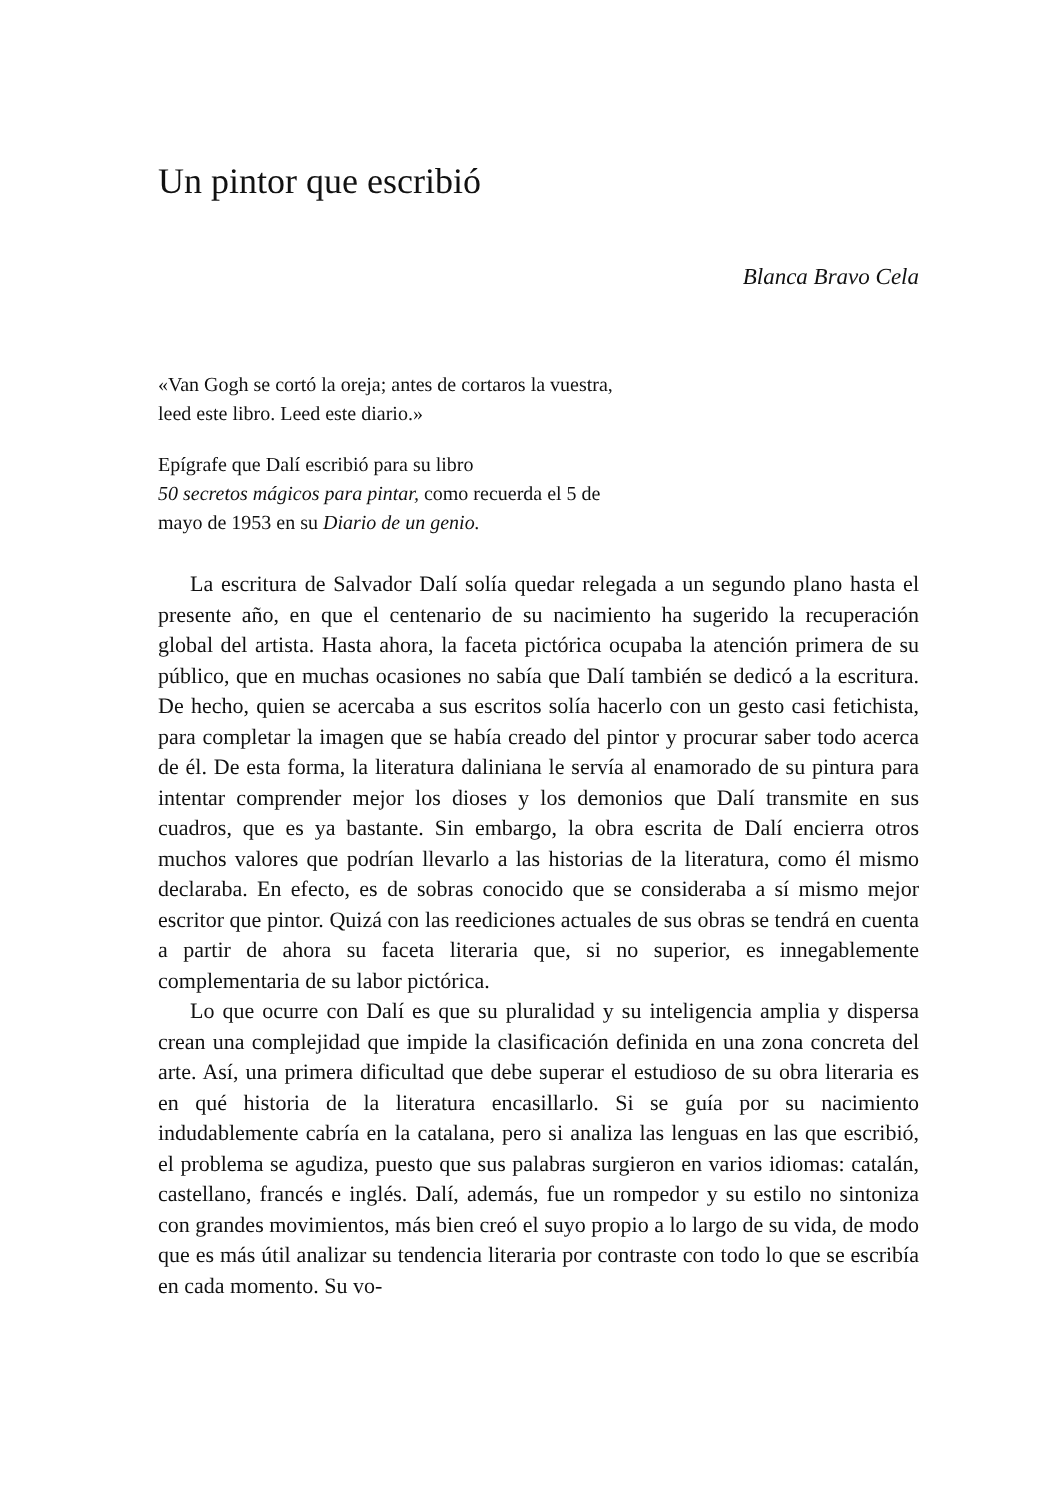Un pintor que escribió
Blanca Bravo Cela
«Van Gogh se cortó la oreja; antes de cortaros la vuestra, leed este libro. Leed este diario.»
Epígrafe que Dalí escribió para su libro
50 secretos mágicos para pintar, como recuerda el 5 de mayo de 1953 en su Diario de un genio.
La escritura de Salvador Dalí solía quedar relegada a un segundo plano hasta el presente año, en que el centenario de su nacimiento ha sugerido la recuperación global del artista. Hasta ahora, la faceta pictórica ocupaba la atención primera de su público, que en muchas ocasiones no sabía que Dalí también se dedicó a la escritura. De hecho, quien se acercaba a sus escritos solía hacerlo con un gesto casi fetichista, para completar la imagen que se había creado del pintor y procurar saber todo acerca de él. De esta forma, la literatura daliniana le servía al enamorado de su pintura para intentar comprender mejor los dioses y los demonios que Dalí transmite en sus cuadros, que es ya bastante. Sin embargo, la obra escrita de Dalí encierra otros muchos valores que podrían llevarlo a las historias de la literatura, como él mismo declaraba. En efecto, es de sobras conocido que se consideraba a sí mismo mejor escritor que pintor. Quizá con las reediciones actuales de sus obras se tendrá en cuenta a partir de ahora su faceta literaria que, si no superior, es innegablemente complementaria de su labor pictórica.
Lo que ocurre con Dalí es que su pluralidad y su inteligencia amplia y dispersa crean una complejidad que impide la clasificación definida en una zona concreta del arte. Así, una primera dificultad que debe superar el estudioso de su obra literaria es en qué historia de la literatura encasillarlo. Si se guía por su nacimiento indudablemente cabría en la catalana, pero si analiza las lenguas en las que escribió, el problema se agudiza, puesto que sus palabras surgieron en varios idiomas: catalán, castellano, francés e inglés. Dalí, además, fue un rompedor y su estilo no sintoniza con grandes movimientos, más bien creó el suyo propio a lo largo de su vida, de modo que es más útil analizar su tendencia literaria por contraste con todo lo que se escribía en cada momento. Su vo-